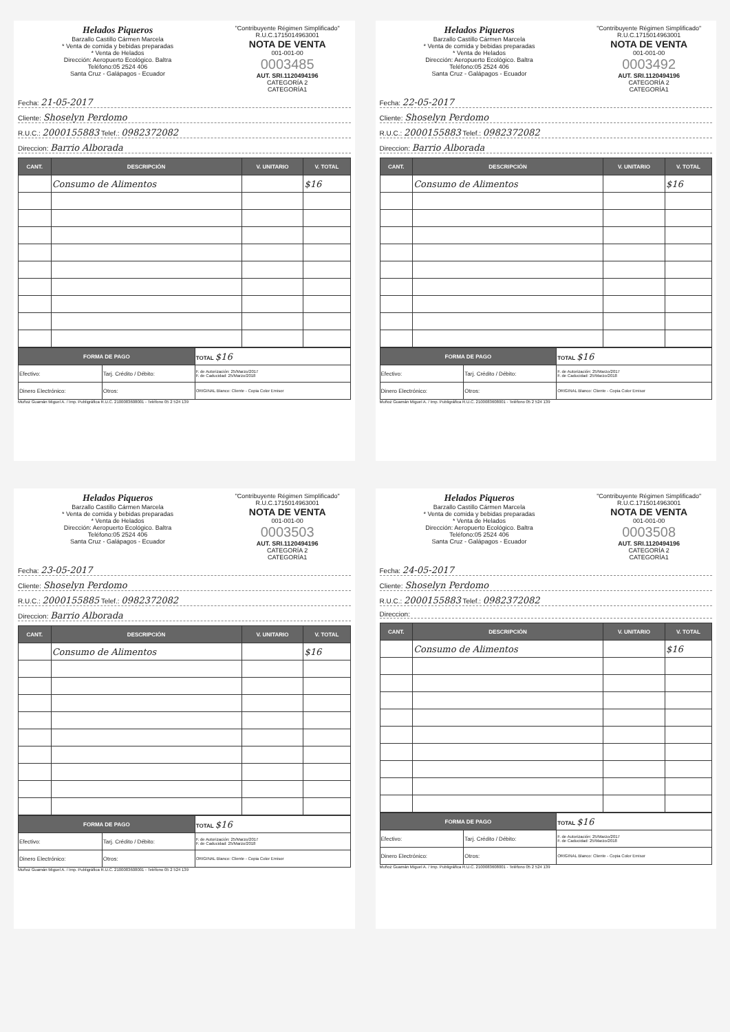Helados Piqueros
Barzallo Castillo Cármen Marcela
* Venta de comida y bebidas preparadas
* Venta de Helados
Dirección: Aeropuerto Ecológico. Baltra
Teléfono:05 2524 406
Santa Cruz - Galápagos - Ecuador
"Contribuyente Régimen Simplificado"
R.U.C.1715014963001
NOTA DE VENTA
001-001-00
0003485
AUT. SRI.1120494196
CATEGORÍA 2
CATEGORÍA1
Fecha: 21-05-2017
Cliente: Shoselyn Perdomo
R.U.C.: 2000155883 Telef.: 0982372082
Direccion: Barrio Alborada
| CANT. | DESCRIPCIÓN | V. UNITARIO | V. TOTAL |
| --- | --- | --- | --- |
| | Consumo de Alimentos | | $16 |
| FORMA DE PAGO | | TOTAL $16 |
| Efectivo: | Tarj. Crédito / Débito: | F. de Autorización: 25/Marzo/2017 F. de Caducidad: 25/Marzo/2018 |
| Dinero Electrónico: | Otros: | ORIGINAL Blanco: Cliente - Copia Color Emisor |
Muñoz Guamán Miguel A. / Imp. Publigráfica R.U.C. 2100083608001 - Teléfono 05 2 524 139
Helados Piqueros
Barzallo Castillo Cármen Marcela
* Venta de comida y bebidas preparadas
* Venta de Helados
Dirección: Aeropuerto Ecológico. Baltra
Teléfono:05 2524 406
Santa Cruz - Galápagos - Ecuador
"Contribuyente Régimen Simplificado"
R.U.C.1715014963001
NOTA DE VENTA
001-001-00
0003492
AUT. SRI.1120494196
CATEGORÍA 2
CATEGORÍA1
Fecha: 22-05-2017
Cliente: Shoselyn Perdomo
R.U.C.: 2000155883 Telef.: 0982372082
Direccion: Barrio Alborada
| CANT. | DESCRIPCIÓN | V. UNITARIO | V. TOTAL |
| --- | --- | --- | --- |
| | Consumo de Alimentos | | $16 |
| FORMA DE PAGO | | TOTAL $16 |
| Efectivo: | Tarj. Crédito / Débito: | F. de Autorización: 25/Marzo/2017 F. de Caducidad: 25/Marzo/2018 |
| Dinero Electrónico: | Otros: | ORIGINAL Blanco: Cliente - Copia Color Emisor |
Muñoz Guamán Miguel A. / Imp. Publigráfica R.U.C. 2100083608001 - Teléfono 05 2 524 139
Helados Piqueros
Barzallo Castillo Cármen Marcela
* Venta de comida y bebidas preparadas
* Venta de Helados
Dirección: Aeropuerto Ecológico. Baltra
Teléfono:05 2524 406
Santa Cruz - Galápagos - Ecuador
"Contribuyente Régimen Simplificado"
R.U.C.1715014963001
NOTA DE VENTA
001-001-00
0003503
AUT. SRI.1120494196
CATEGORÍA 2
CATEGORÍA1
Fecha: 23-05-2017
Cliente: Shoselyn Perdomo
R.U.C.: 2000155885 Telef.: 0982372082
Direccion: Barrio Alborada
| CANT. | DESCRIPCIÓN | V. UNITARIO | V. TOTAL |
| --- | --- | --- | --- |
| | Consumo de Alimentos | | $16 |
| FORMA DE PAGO | | TOTAL $16 |
| Efectivo: | Tarj. Crédito / Débito: | F. de Autorización: 25/Marzo/2017 F. de Caducidad: 25/Marzo/2018 |
| Dinero Electrónico: | Otros: | ORIGINAL Blanco: Cliente - Copia Color Emisor |
Muñoz Guamán Miguel A. / Imp. Publigráfica R.U.C. 2100083608001 - Teléfono 05 2 524 139
Helados Piqueros
Barzallo Castillo Cármen Marcela
* Venta de comida y bebidas preparadas
* Venta de Helados
Dirección: Aeropuerto Ecológico. Baltra
Teléfono:05 2524 406
Santa Cruz - Galápagos - Ecuador
"Contribuyente Régimen Simplificado"
R.U.C.1715014963001
NOTA DE VENTA
001-001-00
0003508
AUT. SRI.1120494196
CATEGORÍA 2
CATEGORÍA1
Fecha: 24-05-2017
Cliente: Shoselyn Perdomo
R.U.C.: 2000155883 Telef.: 0982372082
Direccion:
| CANT. | DESCRIPCIÓN | V. UNITARIO | V. TOTAL |
| --- | --- | --- | --- |
| | Consumo de Alimentos | | $16 |
| FORMA DE PAGO | | TOTAL $16 |
| Efectivo: | Tarj. Crédito / Débito: | F. de Autorización: 25/Marzo/2017 F. de Caducidad: 25/Marzo/2018 |
| Dinero Electrónico: | Otros: | ORIGINAL Blanco: Cliente - Copia Color Emisor |
Muñoz Guamán Miguel A. / Imp. Publigráfica R.U.C. 2100083608001 - Teléfono 05 2 524 139